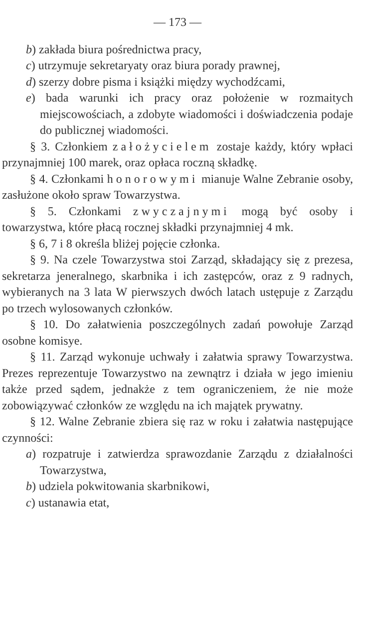— 173 —
b) zakłada biura pośrednictwa pracy,
c) utrzymuje sekretaryaty oraz biura porady prawnej,
d) szerzy dobre pisma i książki między wychodźcami,
e) bada warunki ich pracy oraz położenie w rozmaitych miejscowościach, a zdobyte wiadomości i doświadczenia podaje do publicznej wiadomości.
§ 3. Członkiem założycielem zostaje każdy, który wpłaci przynajmniej 100 marek, oraz opłaca roczną składkę.
§ 4. Członkami honorowymi mianuje Walne Zebranie osoby, zasłużone około spraw Towarzystwa.
§ 5. Członkami zwyczajnymi mogą być osoby i towarzystwa, które płacą rocznej składki przynajmniej 4 mk.
§ 6, 7 i 8 określa bliżej pojęcie członka.
§ 9. Na czele Towarzystwa stoi Zarząd, składający się z prezesa, sekretarza jeneralnego, skarbnika i ich zastępców, oraz z 9 radnych, wybieranych na 3 lata W pierwszych dwóch latach ustępuje z Zarządu po trzech wylosowanych członków.
§ 10. Do załatwienia poszczególnych zadań powołuje Zarząd osobne komisye.
§ 11. Zarząd wykonuje uchwały i załatwia sprawy Towarzystwa. Prezes reprezentuje Towarzystwo na zewnątrz i działa w jego imieniu także przed sądem, jednakże z tem ograniczeniem, że nie może zobowiązywać członków ze względu na ich majątek prywatny.
§ 12. Walne Zebranie zbiera się raz w roku i załatwia następujące czynności:
a) rozpatruje i zatwierdza sprawozdanie Zarządu z działalności Towarzystwa,
b) udziela pokwitowania skarbnikowi,
c) ustanawia etat,